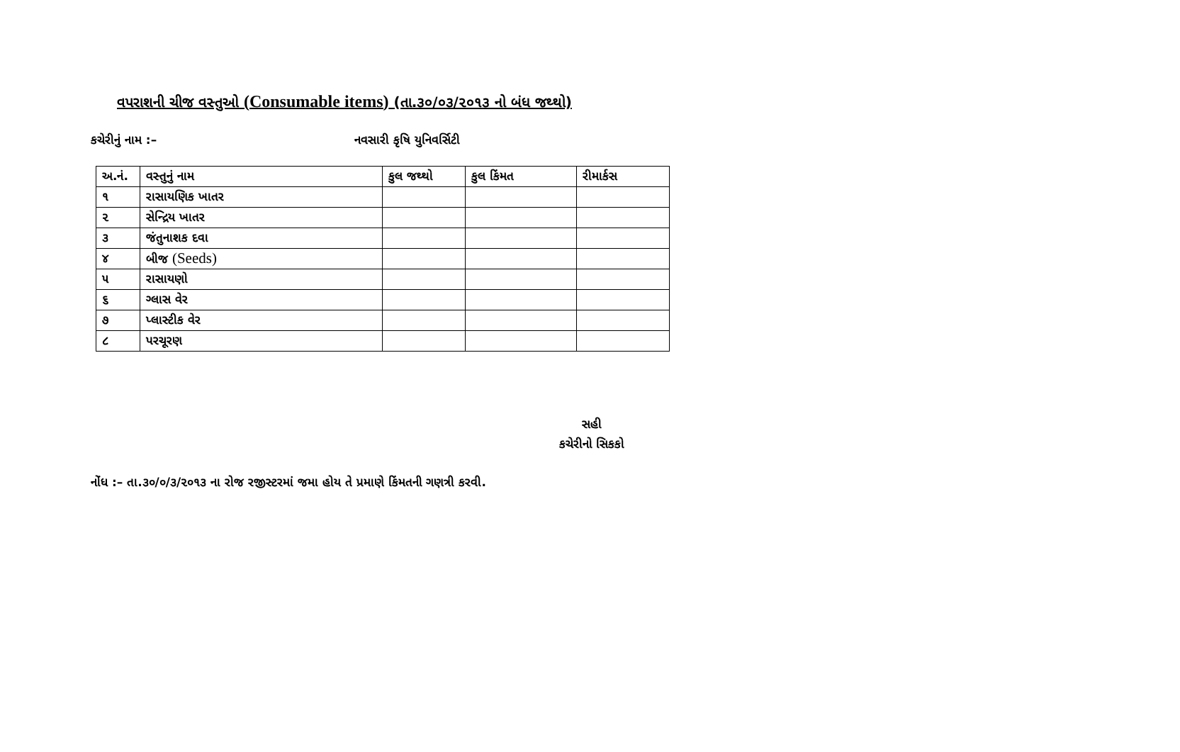વપરાશની ચીજ વસ્તુઓ (Consumable items) (તા.૩૦/૦૩/૨૦૧૩ નો બંધ જથ્થો)
કચેરીનું નામ :– નવસારી કૃષિ યુનિવર્સિટી
| અ.નં. | વસ્તુનું નામ | કુલ જથ્થો | કુલ કિંમત | રીમાર્કસ |
| --- | --- | --- | --- | --- |
| ૧ | રાસાયણિક ખાતર | | | |
| ૨ | સેન્દ્રિય ખાતર | | | |
| ૩ | જંતુનાશક દવા | | | |
| ૪ | બીજ (Seeds) | | | |
| ૫ | રાસાયણો | | | |
| ૬ | ગ્લાસ વેર | | | |
| ૭ | પ્લાસ્ટીક વેર | | | |
| ૮ | પરચૂરણ | | | |
સહી
કચેરીનો સિકકો
નોંધ :– તા.૩૦/૦/૩/૨૦૧૩ ના રોજ રજીસ્ટરમાં જમા હોય તે પ્રમાણે કિંમતની ગણત્રી કરવી.